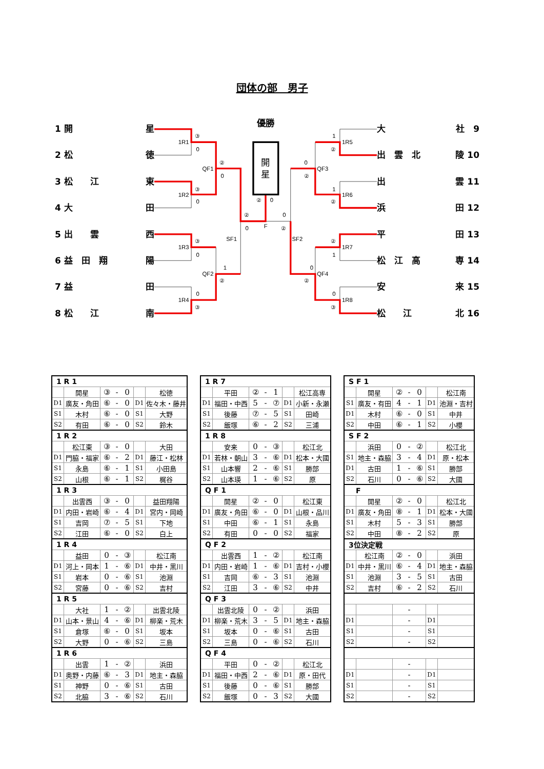団体の部　男子
1 開 星
2 松 徳
3 松　　江 東
4 大 田
5 出　　雲 西
6 益　田　翔 陽
7 益 田
8 松　　江 南
優勝
開
星
1R1
③
0
1R2
③
0
1R3
③
0
1R4
0
③
QF1
②
0
QF2
1
②
SF1
②
0
②
0
F
0
②
SF2
0
②
QF3
0
②
QF4
1
②
1R5
1
②
1R6
②
1
1R7
0
③
1R8
大 社　9
出　雲　北 陵 10
出 雲 11
浜 田 12
平 田 13
松　江　高 専 14
安 来 15
松　　江 北 16
| 1 R 1 | | | | | | |
| | 開星 | ③ | - | 0 | | 松徳 |
| D1 | 廣友・角田 | ⑥ | - | 0 | D1 | 佐々木・藤井 |
| S1 | 木村 | ⑥ | - | 0 | S1 | 大野 |
| S2 | 有田 | ⑥ | - | 0 | S2 | 鈴木 |
| 1 R 2 | | | | | | |
| | 松江東 | ③ | - | 0 | | 大田 |
| D1 | 門脇・福家 | ⑥ | - | 2 | D1 | 藤江・松林 |
| S1 | 永島 | ⑥ | - | 1 | S1 | 小田島 |
| S2 | 山根 | ⑥ | - | 1 | S2 | 梶谷 |
| 1 R 3 | | | | | | |
| | 出雲西 | ③ | - | 0 | | 益田翔陽 |
| D1 | 内田・岩崎 | ⑥ | - | 4 | D1 | 宮内・岡崎 |
| S1 | 吉岡 | ⑦ | - | 5 | S1 | 下地 |
| S2 | 江田 | ⑥ | - | 0 | S2 | 白上 |
| 1 R 4 | | | | | | |
| | 益田 | 0 | - | ③ | | 松江南 |
| D1 | 河上・岡本 | 1 | - | ⑥ | D1 | 中井・黒川 |
| S1 | 岩本 | 0 | - | ⑥ | S1 | 池淵 |
| S2 | 宮藤 | 0 | - | ⑥ | S2 | 吉村 |
| 1 R 5 | | | | | | |
| | 大社 | 1 | - | ② | | 出雲北陵 |
| D1 | 山本・景山 | 4 | - | ⑥ | D1 | 柳楽・荒木 |
| S1 | 倉塚 | ⑥ | - | 0 | S1 | 坂本 |
| S2 | 大野 | 0 | - | ⑥ | S2 | 三島 |
| 1 R 6 | | | | | | |
| | 出雲 | 1 | - | ② | | 浜田 |
| D1 | 奥野・内藤 | ⑥ | - | 3 | D1 | 地主・森脇 |
| S1 | 神野 | 0 | - | ⑥ | S1 | 古田 |
| S2 | 北脇 | 3 | - | ⑥ | S2 | 石川 |
| 1 R 7 | | | | | | |
| | 平田 | ② | - | 1 | | 松江高専 |
| D1 | 福田・中西 | 5 | - | ⑦ | D1 | 小新・永瀬 |
| S1 | 後藤 | ⑦ | - | 5 | S1 | 田崎 |
| S2 | 飯塚 | ⑥ | - | 2 | S2 | 三浦 |
| 1 R 8 | | | | | | |
| | 安来 | 0 | - | ③ | | 松江北 |
| D1 | 若林・朝山 | 3 | - | ⑥ | D1 | 松本・大國 |
| S1 | 山本響 | 2 | - | ⑥ | S1 | 勝部 |
| S2 | 山本瑛 | 1 | - | ⑥ | S2 | 原 |
| Q F 1 | | | | | | |
| | 開星 | ② | - | 0 | | 松江東 |
| D1 | 廣友・角田 | ⑥ | - | 0 | D1 | 山根・品川 |
| S1 | 中田 | ⑥ | - | 1 | S1 | 永島 |
| S2 | 有田 | 0 | - | 0 | S2 | 福家 |
| Q F 2 | | | | | | |
| | 出雲西 | 1 | - | ② | | 松江南 |
| D1 | 内田・岩崎 | 1 | - | ⑥ | D1 | 吉村・小櫻 |
| S1 | 吉岡 | ⑥ | - | 3 | S1 | 池淵 |
| S2 | 江田 | 3 | - | ⑥ | S2 | 中井 |
| Q F 3 | | | | | | |
| | 出雲北陵 | 0 | - | ② | | 浜田 |
| D1 | 柳楽・荒木 | 3 | - | 5 | D1 | 地主・森脇 |
| S1 | 坂本 | 0 | - | ⑥ | S1 | 古田 |
| S2 | 三島 | 0 | - | ⑥ | S2 | 石川 |
| Q F 4 | | | | | | |
| | 平田 | 0 | - | ② | | 松江北 |
| D1 | 福田・中西 | 2 | - | ⑥ | D1 | 原・田代 |
| S1 | 後藤 | 0 | - | ⑥ | S1 | 勝部 |
| S2 | 飯塚 | 0 | - | 3 | S2 | 大國 |
| S F 1 | | | | | | |
| | 開星 | ② | - | 0 | | 松江南 |
| S1 | 廣友・有田 | 4 | - | 1 | D1 | 池淵・吉村 |
| D1 | 木村 | ⑥ | - | 0 | S1 | 中井 |
| S2 | 中田 | ⑥ | - | 1 | S2 | 小櫻 |
| S F 2 | | | | | | |
| | 浜田 | 0 | - | ② | | 松江北 |
| S1 | 地主・森脇 | 3 | - | 4 | D1 | 原・松本 |
| D1 | 古田 | 1 | - | ⑥ | S1 | 勝部 |
| S2 | 石川 | 0 | - | ⑥ | S2 | 大國 |
| F | | | | | | |
| | 開星 | ② | - | 0 | | 松江北 |
| D1 | 廣友・角田 | ⑧ | - | 1 | D1 | 松本・大國 |
| S1 | 木村 | 5 | - | 3 | S1 | 勝部 |
| S2 | 中田 | ⑧ | - | 2 | S2 | 原 |
| 3位決定戦 | | | | | | |
| | 松江南 | ② | - | 0 | | 浜田 |
| D1 | 中井・黒川 | ⑥ | - | 4 | D1 | 地主・森脇 |
| S1 | 池淵 | 3 | - | 5 | S1 | 古田 |
| S2 | 吉村 | ⑥ | - | 2 | S2 | 石川 |
| | | | - | | | |
| D1 | | | - | | D1 | |
| S1 | | | - | | S1 | |
| S2 | | | - | | S2 | |
| | | | - | | | |
| D1 | | | - | | D1 | |
| S1 | | | - | | S1 | |
| S2 | | | - | | S2 | |